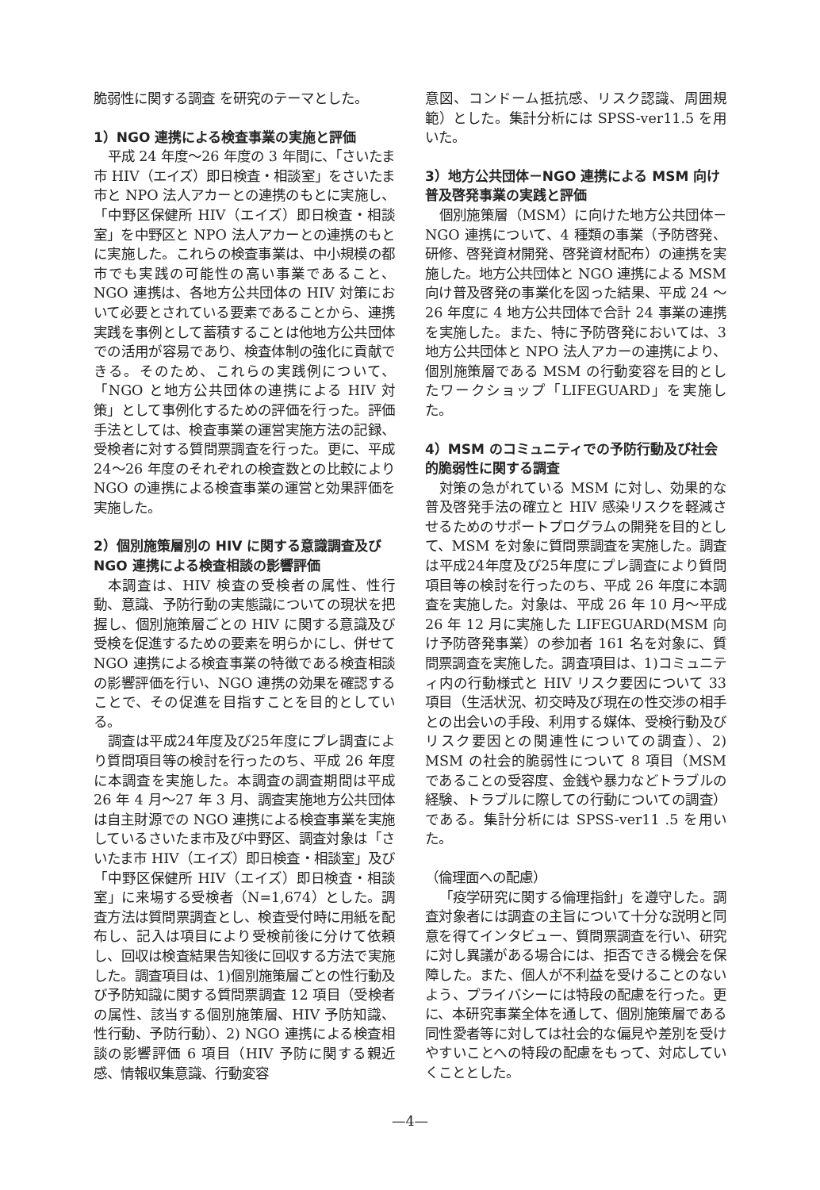脆弱性に関する調査 を研究のテーマとした。
1）NGO 連携による検査事業の実施と評価
平成 24 年度～26 年度の 3 年間に、「さいたま市 HIV（エイズ）即日検査・相談室」をさいたま市と NPO 法人アカーとの連携のもとに実施し、「中野区保健所 HIV（エイズ）即日検査・相談室」を中野区と NPO 法人アカーとの連携のもとに実施した。これらの検査事業は、中小規模の都市でも実践の可能性の高い事業であること、NGO 連携は、各地方公共団体の HIV 対策において必要とされている要素であることから、連携実践を事例として蓄積することは他地方公共団体での活用が容易であり、検査体制の強化に貢献できる。そのため、これらの実践例について、「NGO と地方公共団体の連携による HIV 対策」として事例化するための評価を行った。評価手法としては、検査事業の運営実施方法の記録、受検者に対する質問票調査を行った。更に、平成 24～26 年度のそれぞれの検査数との比較により NGO の連携による検査事業の運営と効果評価を実施した。
2）個別施策層別の HIV に関する意識調査及び NGO 連携による検査相談の影響評価
本調査は、HIV 検査の受検者の属性、性行動、意識、予防行動の実態識についての現状を把握し、個別施策層ごとの HIV に関する意識及び受検を促進するための要素を明らかにし、併せて NGO 連携による検査事業の特徴である検査相談の影響評価を行い、NGO 連携の効果を確認することで、その促進を目指すことを目的としている。
調査は平成24年度及び25年度にプレ調査により質問項目等の検討を行ったのち、平成 26 年度に本調査を実施した。本調査の調査期間は平成 26 年 4 月～27 年 3 月、調査実施地方公共団体は自主財源での NGO 連携による検査事業を実施しているさいたま市及び中野区、調査対象は「さいたま市 HIV（エイズ）即日検査・相談室」及び「中野区保健所 HIV（エイズ）即日検査・相談室」に来場する受検者（N=1,674）とした。調査方法は質問票調査とし、検査受付時に用紙を配布し、記入は項目により受検前後に分けて依頼し、回収は検査結果告知後に回収する方法で実施した。調査項目は、1)個別施策層ごとの性行動及び予防知識に関する質問票調査 12 項目（受検者の属性、該当する個別施策層、HIV 予防知識、性行動、予防行動）、2) NGO 連携による検査相談の影響評価 6 項目（HIV 予防に関する親近感、情報収集意識、行動変容
意図、コンドーム抵抗感、リスク認識、周囲規範）とした。集計分析には SPSS-ver11.5 を用いた。
3）地方公共団体－NGO 連携による MSM 向け普及啓発事業の実践と評価
個別施策層（MSM）に向けた地方公共団体－NGO 連携について、4 種類の事業（予防啓発、研修、啓発資材開発、啓発資材配布）の連携を実施した。地方公共団体と NGO 連携による MSM 向け普及啓発の事業化を図った結果、平成 24 ～ 26 年度に 4 地方公共団体で合計 24 事業の連携を実施した。また、特に予防啓発においては、3 地方公共団体と NPO 法人アカーの連携により、個別施策層である MSM の行動変容を目的としたワークショップ「LIFEGUARD」を実施した。
4）MSM のコミュニティでの予防行動及び社会的脆弱性に関する調査
対策の急がれている MSM に対し、効果的な普及啓発手法の確立と HIV 感染リスクを軽減させるためのサポートプログラムの開発を目的として、MSM を対象に質問票調査を実施した。調査は平成24年度及び25年度にプレ調査により質問項目等の検討を行ったのち、平成 26 年度に本調査を実施した。対象は、平成 26 年 10 月～平成 26 年 12 月に実施した LIFEGUARD(MSM 向け予防啓発事業）の参加者 161 名を対象に、質問票調査を実施した。調査項目は、1)コミュニティ内の行動様式と HIV リスク要因について 33 項目（生活状況、初交時及び現在の性交渉の相手との出会いの手段、利用する媒体、受検行動及びリスク要因との関連性についての調査）、2) MSM の社会的脆弱性について 8 項目（MSM であることの受容度、金銭や暴力などトラブルの経験、トラブルに際しての行動についての調査）である。集計分析には SPSS-ver11 .5 を用いた。
（倫理面への配慮）
「疫学研究に関する倫理指針」を遵守した。調査対象者には調査の主旨について十分な説明と同意を得てインタビュー、質問票調査を行い、研究に対し異議がある場合には、拒否できる機会を保障した。また、個人が不利益を受けることのないよう、プライバシーには特段の配慮を行った。更に、本研究事業全体を通して、個別施策層である同性愛者等に対しては社会的な偏見や差別を受けやすいことへの特段の配慮をもって、対応していくこととした。
—4—